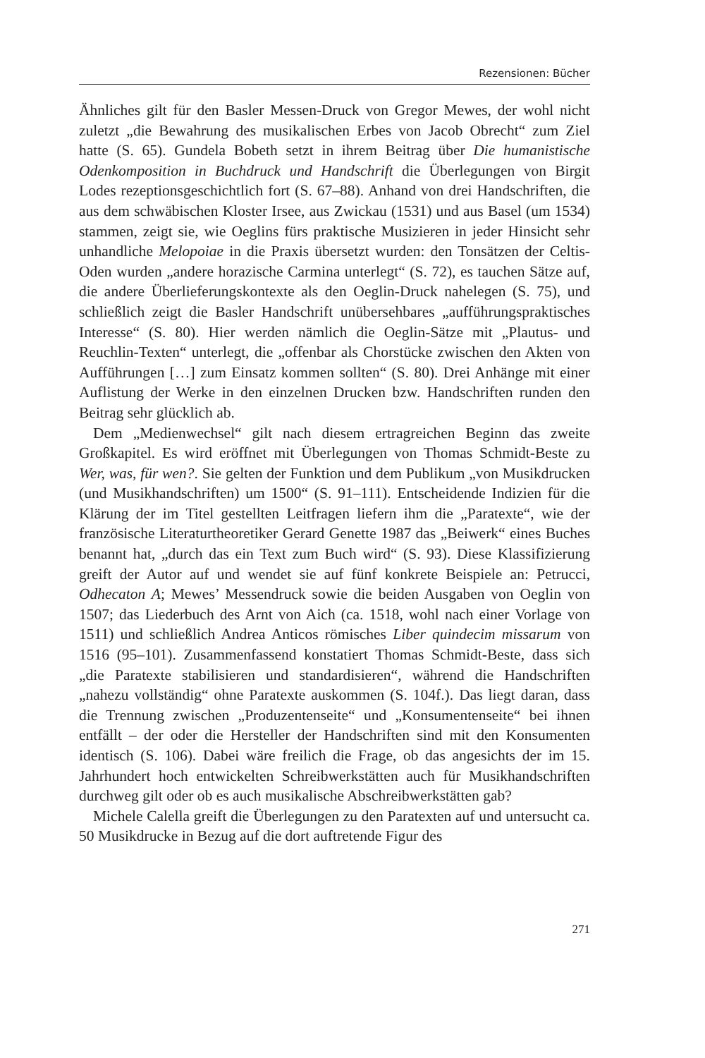Rezensionen: Bücher
Ähnliches gilt für den Basler Messen-Druck von Gregor Mewes, der wohl nicht zuletzt „die Bewahrung des musikalischen Erbes von Jacob Obrecht“ zum Ziel hatte (S. 65). Gundela Bobeth setzt in ihrem Beitrag über Die humanistische Odenkomposition in Buchdruck und Handschrift die Überlegungen von Birgit Lodes rezeptionsgeschichtlich fort (S. 67–88). Anhand von drei Handschriften, die aus dem schwäbischen Kloster Irsee, aus Zwickau (1531) und aus Basel (um 1534) stammen, zeigt sie, wie Oeglins fürs praktische Musizieren in jeder Hinsicht sehr unhandliche Melopoiae in die Praxis übersetzt wurden: den Tonsätzen der Celtis-Oden wurden „andere horazische Carmina unterlegt“ (S. 72), es tauchen Sätze auf, die andere Überlieferungskontexte als den Oeglin-Druck nahelegen (S. 75), und schließlich zeigt die Basler Handschrift unübersehbares „aufführungspraktisches Interesse“ (S. 80). Hier werden nämlich die Oeglin-Sätze mit „Plautus- und Reuchlin-Texten“ unterlegt, die „offenbar als Chorstücke zwischen den Akten von Aufführungen […] zum Einsatz kommen sollten“ (S. 80). Drei Anhänge mit einer Auflistung der Werke in den einzelnen Drucken bzw. Handschriften runden den Beitrag sehr glücklich ab.
Dem „Medienwechsel“ gilt nach diesem ertragreichen Beginn das zweite Großkapitel. Es wird eröffnet mit Überlegungen von Thomas Schmidt-Beste zu Wer, was, für wen?. Sie gelten der Funktion und dem Publikum „von Musikdrucken (und Musikhandschriften) um 1500“ (S. 91–111). Entscheidende Indizien für die Klärung der im Titel gestellten Leitfragen liefern ihm die „Paratexte“, wie der französische Literaturtheoretiker Gerard Genette 1987 das „Beiwerk“ eines Buches benannt hat, „durch das ein Text zum Buch wird“ (S. 93). Diese Klassifizierung greift der Autor auf und wendet sie auf fünf konkrete Beispiele an: Petrucci, Odhecaton A; Mewes’ Messendruck sowie die beiden Ausgaben von Oeglin von 1507; das Liederbuch des Arnt von Aich (ca. 1518, wohl nach einer Vorlage von 1511) und schließlich Andrea Anticos römisches Liber quindecim missarum von 1516 (95–101). Zusammenfassend konstatiert Thomas Schmidt-Beste, dass sich „die Paratexte stabilisieren und standardisieren“, während die Handschriften „nahezu vollständig“ ohne Paratexte auskommen (S. 104f.). Das liegt daran, dass die Trennung zwischen „Produzentenseite“ und „Konsumentenseite“ bei ihnen entfällt – der oder die Hersteller der Handschriften sind mit den Konsumenten identisch (S. 106). Dabei wäre freilich die Frage, ob das angesichts der im 15. Jahrhundert hoch entwickelten Schreibwerkstätten auch für Musikhandschriften durchweg gilt oder ob es auch musikalische Abschreibwerkstätten gab?
Michele Calella greift die Überlegungen zu den Paratexten auf und untersucht ca. 50 Musikdrucke in Bezug auf die dort auftretende Figur des
271